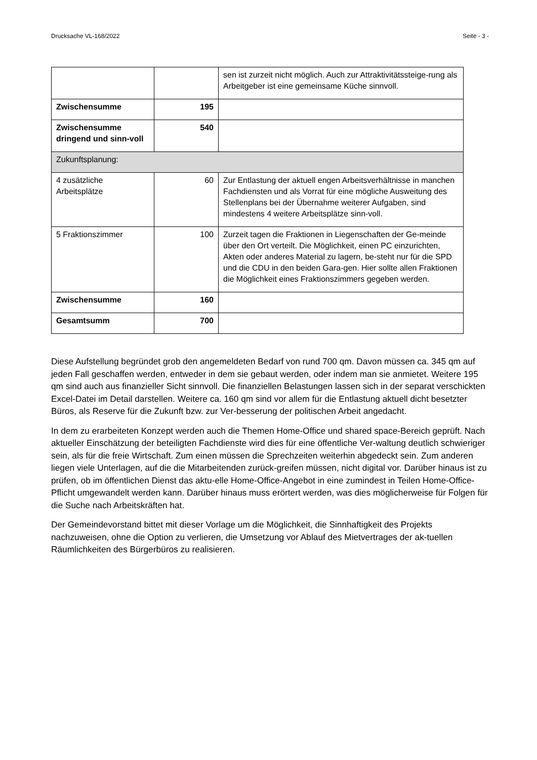Drucksache VL-168/2022 Seite - 3 -
| | | sen ist zurzeit nicht möglich. Auch zur Attraktivitätssteige-rung als Arbeitgeber ist eine gemeinsame Küche sinnvoll. |
| Zwischensumme | 195 | |
| Zwischensumme dringend und sinn-voll | 540 | |
| Zukunftsplanung: | | |
| 4 zusätzliche Arbeitsplätze | 60 | Zur Entlastung der aktuell engen Arbeitsverhältnisse in manchen Fachdiensten und als Vorrat für eine mögliche Ausweitung des Stellenplans bei der Übernahme weiterer Aufgaben, sind mindestens 4 weitere Arbeitsplätze sinn-voll. |
| 5 Fraktionszimmer | 100 | Zurzeit tagen die Fraktionen in Liegenschaften der Ge-meinde über den Ort verteilt. Die Möglichkeit, einen PC einzurichten, Akten oder anderes Material zu lagern, be-steht nur für die SPD und die CDU in den beiden Gara-gen. Hier sollte allen Fraktionen die Möglichkeit eines Fraktionszimmers gegeben werden. |
| Zwischensumme | 160 | |
| Gesamtsumm | 700 | |
Diese Aufstellung begründet grob den angemeldeten Bedarf von rund 700 qm. Davon müssen ca. 345 qm auf jeden Fall geschaffen werden, entweder in dem sie gebaut werden, oder indem man sie anmietet. Weitere 195 qm sind auch aus finanzieller Sicht sinnvoll. Die finanziellen Belastungen lassen sich in der separat verschickten Excel-Datei im Detail darstellen. Weitere ca. 160 qm sind vor allem für die Entlastung aktuell dicht besetzter Büros, als Reserve für die Zukunft bzw. zur Ver-besserung der politischen Arbeit angedacht.
In dem zu erarbeiteten Konzept werden auch die Themen Home-Office und shared space-Bereich geprüft. Nach aktueller Einschätzung der beteiligten Fachdienste wird dies für eine öffentliche Ver-waltung deutlich schwieriger sein, als für die freie Wirtschaft. Zum einen müssen die Sprechzeiten weiterhin abgedeckt sein. Zum anderen liegen viele Unterlagen, auf die die Mitarbeitenden zurück-greifen müssen, nicht digital vor. Darüber hinaus ist zu prüfen, ob im öffentlichen Dienst das aktu-elle Home-Office-Angebot in eine zumindest in Teilen Home-Office-Pflicht umgewandelt werden kann. Darüber hinaus muss erörtert werden, was dies möglicherweise für Folgen für die Suche nach Arbeitskräften hat.
Der Gemeindevorstand bittet mit dieser Vorlage um die Möglichkeit, die Sinnhaftigkeit des Projekts nachzuweisen, ohne die Option zu verlieren, die Umsetzung vor Ablauf des Mietvertrages der ak-tuellen Räumlichkeiten des Bürgerbüros zu realisieren.